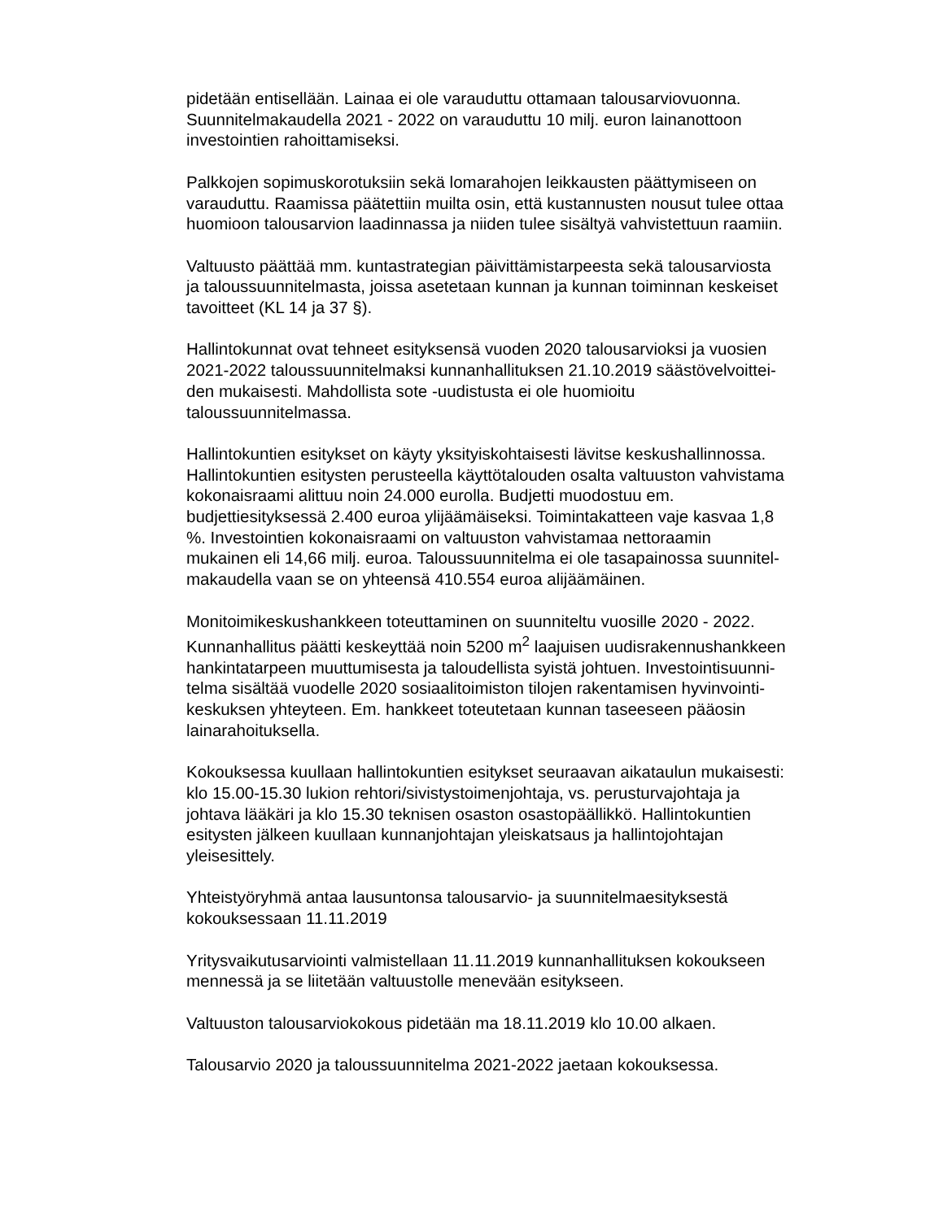pidetään entisellään. Lainaa ei ole varauduttu ottamaan talousarviovuonna.
Suunnitelmakaudella 2021 - 2022 on varauduttu 10 milj. euron lainanottoon
investointien rahoittamiseksi.
Palkkojen sopimuskorotuksiin sekä lomarahojen leikkausten päättymiseen on
varauduttu. Raamissa päätettiin muilta osin, että kustannusten nousut tulee ottaa
huomioon talousarvion laadinnassa ja niiden tulee sisältyä vahvistettuun raamiin.
Valtuusto päättää mm. kuntastrategian päivittämistarpeesta sekä talousarviosta
ja taloussuunnitelmasta, joissa asetetaan kunnan ja kunnan toiminnan keskeiset
tavoitteet (KL 14 ja 37 §).
Hallintokunnat ovat tehneet esityksensä vuoden 2020 talousarvioksi ja vuosien
2021-2022 taloussuunnitelmaksi kunnanhallituksen 21.10.2019 säästövelvoittei-
den mukaisesti. Mahdollista sote -uudistusta ei ole huomioitu
taloussuunnitelmassa.
Hallintokuntien esitykset on käyty yksityiskohtaisesti lävitse keskushallinnossa.
Hallintokuntien esitysten perusteella käyttötalouden osalta valtuuston vahvistama
kokonaisraami alittuu noin 24.000 eurolla. Budjetti muodostuu em.
budjettiesityksessä 2.400 euroa ylijäämäiseksi. Toimintakatteen vaje kasvaa 1,8
%. Investointien kokonaisraami on valtuuston vahvistamaa nettoraamin
mukainen eli 14,66 milj. euroa. Taloussuunnitelma ei ole tasapainossa suunnitel-
makaudella vaan se on yhteensä 410.554 euroa alijäämäinen.
Monitoimikeskushankkeen toteuttaminen on suunniteltu vuosille 2020 - 2022.
Kunnanhallitus päätti keskeyttää noin 5200 m<sup>2</sup> laajuisen uudisrakennushankkeen
hankintatarpeen muuttumisesta ja taloudellista syistä johtuen. Investointisuunni-
telma sisältää vuodelle 2020 sosiaalitoimiston tilojen rakentamisen hyvinvointi-
keskuksen yhteyteen. Em. hankkeet toteutetaan kunnan taseeseen pääosin
lainarahoituksella.
Kokouksessa kuullaan hallintokuntien esitykset seuraavan aikataulun mukaisesti:
klo 15.00-15.30 lukion rehtori/sivistystoimenjohtaja, vs. perusturvajohtaja ja
johtava lääkäri ja klo 15.30 teknisen osaston osastopäällikkö. Hallintokuntien
esitysten jälkeen kuullaan kunnanjohtajan yleiskatsaus ja hallintojohtajan
yleisesittely.
Yhteistyöryhmä antaa lausuntonsa talousarvio- ja suunnitelmaesityksestä
kokouksessaan 11.11.2019
Yritysvaikutusarviointi valmistellaan 11.11.2019 kunnanhallituksen kokoukseen
mennessä ja se liitetään valtuustolle menevään esitykseen.
Valtuuston talousarviokokous pidetään ma 18.11.2019 klo 10.00 alkaen.
Talousarvio 2020 ja taloussuunnitelma 2021-2022 jaetaan kokouksessa.